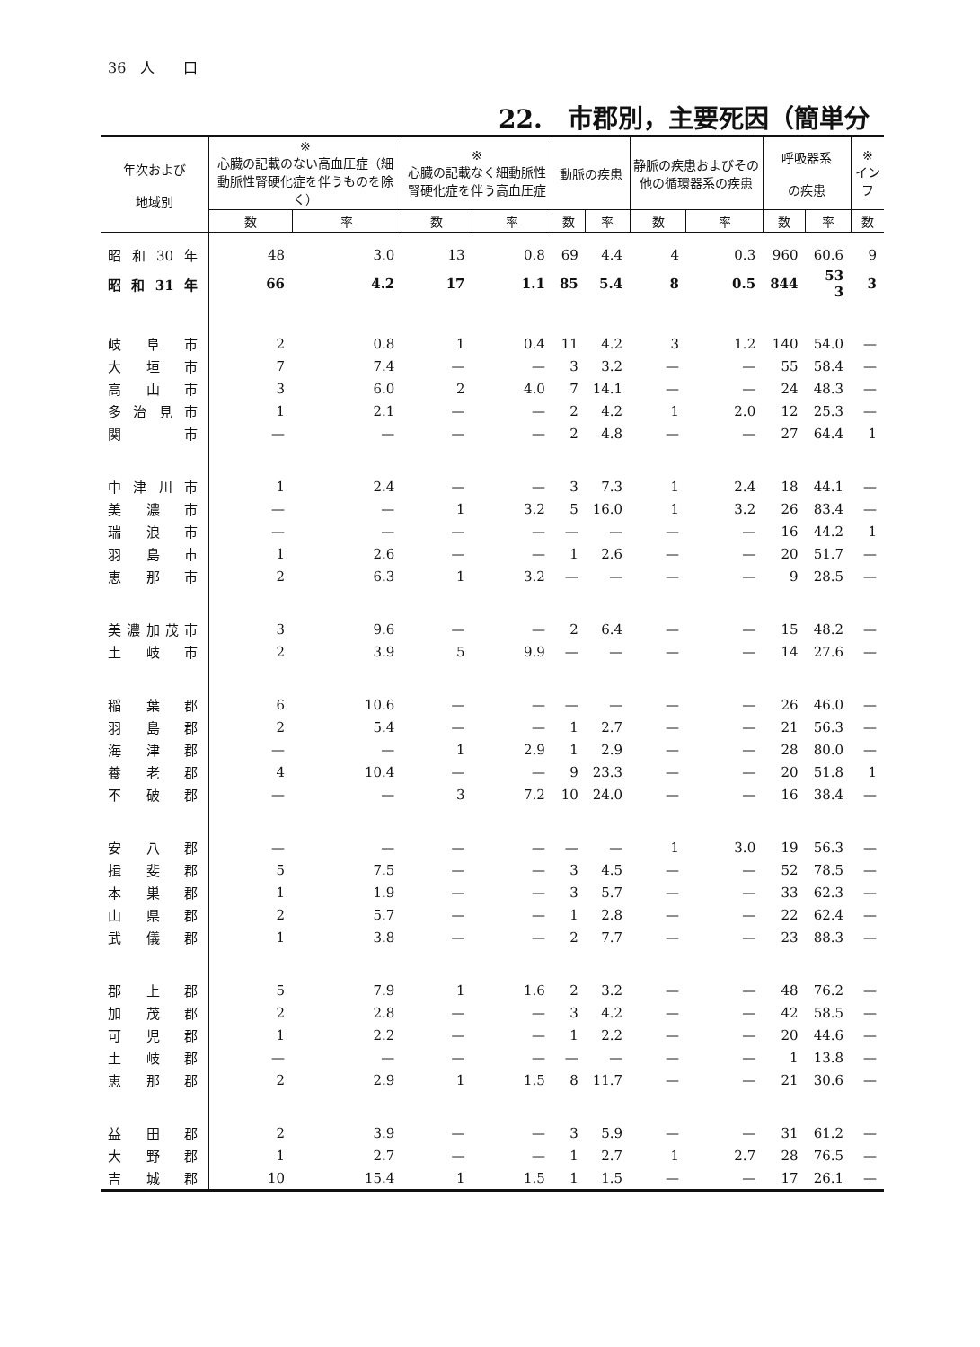36　人　　口
22.　市郡別，主要死因（簡単分
| 年次および 地域別 | ※ 心臓の記載のない高血圧症（細動脈性腎硬化症を伴うものを除く） | | ※ 心臓の記載なく細動脈性腎硬化症を伴う高血圧症 | | 動脈の疾患 | | 静脈の疾患およびその他の循環器系の疾患 | | 呼吸器系 の疾患 | | ※ インフ |
| --- | --- | --- | --- | --- | --- | --- | --- | --- | --- | --- | --- |
| | 数 | 率 | 数 | 率 | 数 | 率 | 数 | 率 | 数 | 率 | 数 |
| 昭和30年 | 48 | 3.0 | 13 | 0.8 | 69 | 4.4 | 4 | 0.3 | 960 | 60.6 | 9 |
| 昭和31年 | 66 | 4.2 | 17 | 1.1 | 85 | 5.4 | 8 | 0.5 | 844 | 53 3 | 3 |
| 岐阜市 | 2 | 0.8 | 1 | 0.4 | 11 | 4.2 | 3 | 1.2 | 140 | 54.0 | — |
| 大垣市 | 7 | 7.4 | — | — | 3 | 3.2 | — | — | 55 | 58.4 | — |
| 高山市 | 3 | 6.0 | 2 | 4.0 | 7 | 14.1 | — | — | 24 | 48.3 | — |
| 多治見市 | 1 | 2.1 | — | — | 2 | 4.2 | 1 | 2.0 | 12 | 25.3 | — |
| 関 市 | — | — | — | — | 2 | 4.8 | — | — | 27 | 64.4 | 1 |
| 中津川市 | 1 | 2.4 | — | — | 3 | 7.3 | 1 | 2.4 | 18 | 44.1 | — |
| 美濃市 | — | — | 1 | 3.2 | 5 | 16.0 | 1 | 3.2 | 26 | 83.4 | — |
| 瑞浪市 | — | — | — | — | — | — | — | — | 16 | 44.2 | 1 |
| 羽島市 | 1 | 2.6 | — | — | 1 | 2.6 | — | — | 20 | 51.7 | — |
| 恵那市 | 2 | 6.3 | 1 | 3.2 | — | — | — | — | 9 | 28.5 | — |
| 美濃加茂市 | 3 | 9.6 | — | — | 2 | 6.4 | — | — | 15 | 48.2 | — |
| 土岐市 | 2 | 3.9 | 5 | 9.9 | — | — | — | — | 14 | 27.6 | — |
| 稲葉郡 | 6 | 10.6 | — | — | — | — | — | — | 26 | 46.0 | — |
| 羽島郡 | 2 | 5.4 | — | — | 1 | 2.7 | — | — | 21 | 56.3 | — |
| 海津郡 | — | — | 1 | 2.9 | 1 | 2.9 | — | — | 28 | 80.0 | — |
| 養老郡 | 4 | 10.4 | — | — | 9 | 23.3 | — | — | 20 | 51.8 | 1 |
| 不破郡 | — | — | 3 | 7.2 | 10 | 24.0 | — | — | 16 | 38.4 | — |
| 安八郡 | — | — | — | — | — | — | 1 | 3.0 | 19 | 56.3 | — |
| 揖斐郡 | 5 | 7.5 | — | — | 3 | 4.5 | — | — | 52 | 78.5 | — |
| 本巣郡 | 1 | 1.9 | — | — | 3 | 5.7 | — | — | 33 | 62.3 | — |
| 山県郡 | 2 | 5.7 | — | — | 1 | 2.8 | — | — | 22 | 62.4 | — |
| 武儀郡 | 1 | 3.8 | — | — | 2 | 7.7 | — | — | 23 | 88.3 | — |
| 郡上郡 | 5 | 7.9 | 1 | 1.6 | 2 | 3.2 | — | — | 48 | 76.2 | — |
| 加茂郡 | 2 | 2.8 | — | — | 3 | 4.2 | — | — | 42 | 58.5 | — |
| 可児郡 | 1 | 2.2 | — | — | 1 | 2.2 | — | — | 20 | 44.6 | — |
| 土岐郡 | — | — | — | — | — | — | — | — | 1 | 13.8 | — |
| 恵那郡 | 2 | 2.9 | 1 | 1.5 | 8 | 11.7 | — | — | 21 | 30.6 | — |
| 益田郡 | 2 | 3.9 | — | — | 3 | 5.9 | — | — | 31 | 61.2 | — |
| 大野郡 | 1 | 2.7 | — | — | 1 | 2.7 | 1 | 2.7 | 28 | 76.5 | — |
| 吉城郡 | 10 | 15.4 | 1 | 1.5 | 1 | 1.5 | — | — | 17 | 26.1 | — |